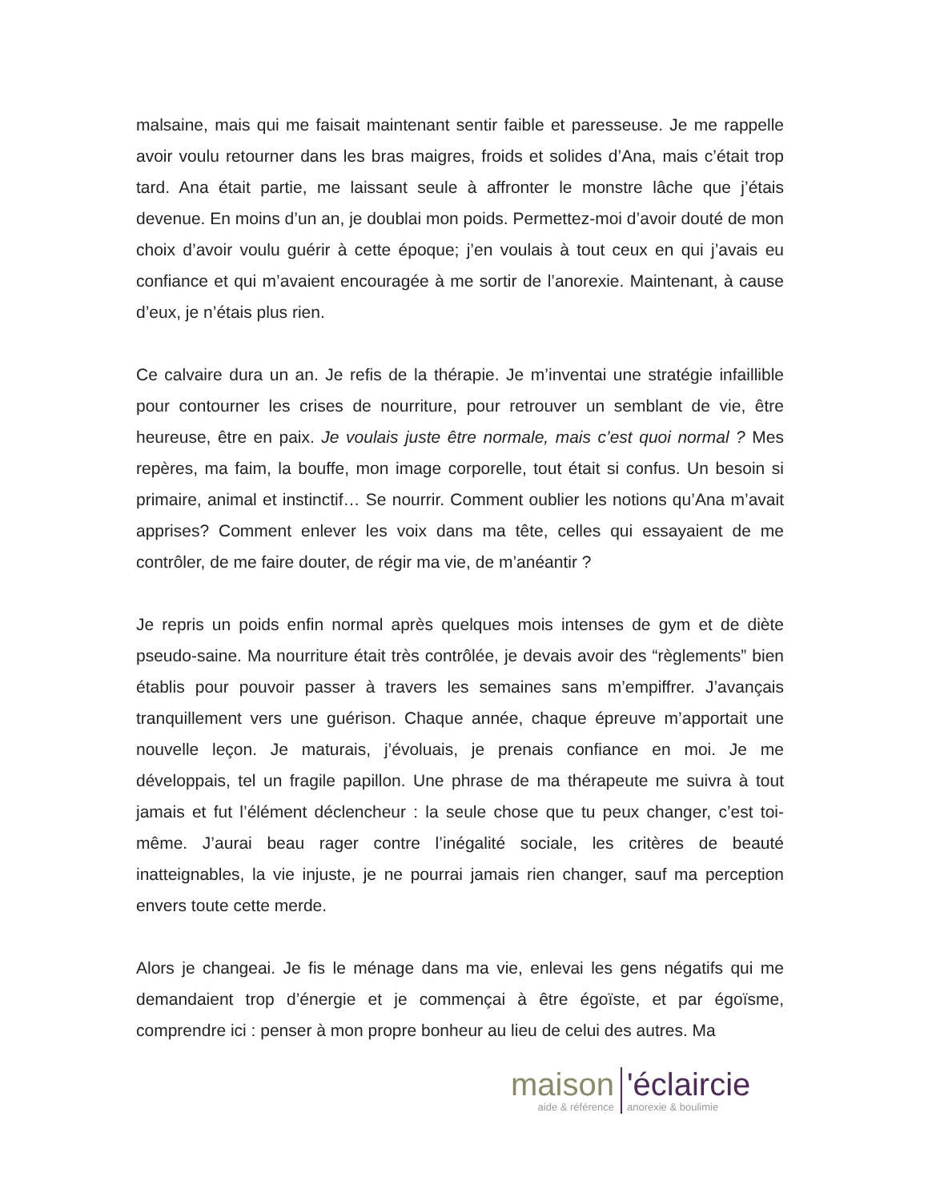malsaine, mais qui me faisait maintenant sentir faible et paresseuse. Je me rappelle avoir voulu retourner dans les bras maigres, froids et solides d’Ana, mais c’était trop tard. Ana était partie, me laissant seule à affronter le monstre lâche que j’étais devenue. En moins d’un an, je doublai mon poids. Permettez-moi d’avoir douté de mon choix d’avoir voulu guérir à cette époque; j’en voulais à tout ceux en qui j’avais eu confiance et qui m’avaient encouragée à me sortir de l’anorexie. Maintenant, à cause d’eux, je n’étais plus rien.
Ce calvaire dura un an. Je refis de la thérapie. Je m’inventai une stratégie infaillible pour contourner les crises de nourriture, pour retrouver un semblant de vie, être heureuse, être en paix. Je voulais juste être normale, mais c’est quoi normal ? Mes repères, ma faim, la bouffe, mon image corporelle, tout était si confus. Un besoin si primaire, animal et instinctif… Se nourrir. Comment oublier les notions qu’Ana m’avait apprises? Comment enlever les voix dans ma tête, celles qui essayaient de me contrôler, de me faire douter, de régir ma vie, de m’anéantir ?
Je repris un poids enfin normal après quelques mois intenses de gym et de diète pseudo-saine. Ma nourriture était très contrôlée, je devais avoir des “règlements” bien établis pour pouvoir passer à travers les semaines sans m’empiffrer. J’avançais tranquillement vers une guérison. Chaque année, chaque épreuve m’apportait une nouvelle leçon. Je maturais, j’évoluais, je prenais confiance en moi. Je me développais, tel un fragile papillon. Une phrase de ma thérapeute me suivra à tout jamais et fut l’élément déclencheur : la seule chose que tu peux changer, c’est toi-même. J’aurai beau rager contre l’inégalité sociale, les critères de beauté inatteignables, la vie injuste, je ne pourrai jamais rien changer, sauf ma perception envers toute cette merde.
Alors je changeai. Je fis le ménage dans ma vie, enlevai les gens négatifs qui me demandaient trop d’énergie et je commençai à être égoïste, et par égoïsme, comprendre ici : penser à mon propre bonheur au lieu de celui des autres. Ma
maison
aide & référence
'éclaircie
anorexie & boulimie